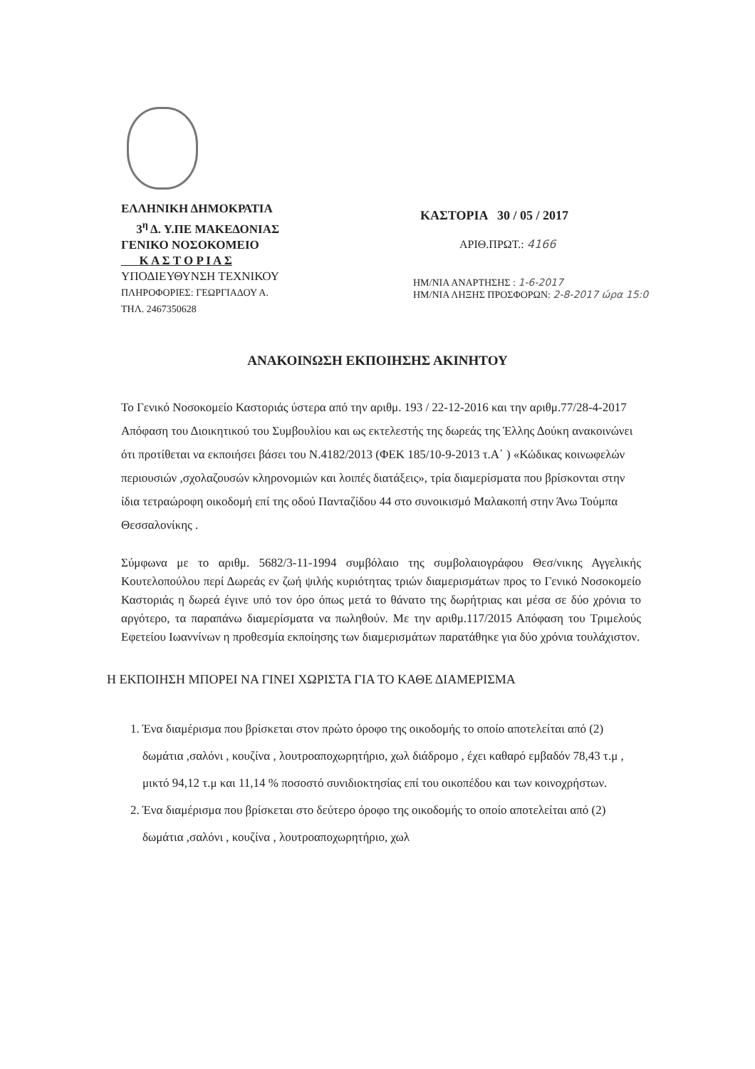ΕΛΛΗΝΙΚΗ ΔΗΜΟΚΡΑΤΙΑ
3<sup>η</sup> Δ. Υ.ΠΕ ΜΑΚΕΔΟΝΙΑΣ
ΓΕΝΙΚΟ ΝΟΣΟΚΟΜΕΙΟ
Κ Α Σ Τ Ο Ρ Ι Α Σ
ΥΠΟΔΙΕΥΘΥΝΣΗ ΤΕΧΝΙΚΟΥ
ΠΛΗΡΟΦΟΡΙΕΣ: ΓΕΩΡΓΙΑΔΟΥ Α.
ΤΗΛ. 2467350628
ΚΑΣΤΟΡΙΑ 30 / 05 / 2017
ΑΡΙΘ.ΠΡΩΤ.: 4166
ΗΜ/ΝΙΑ ΑΝΑΡΤΗΣΗΣ : 1-6-2017
ΗΜ/ΝΙΑ ΛΗΞΗΣ ΠΡΟΣΦΟΡΩΝ: 2-8-2017 ώρα 15:0
ΑΝΑΚΟΙΝΩΣΗ ΕΚΠΟΙΗΣΗΣ ΑΚΙΝΗΤΟΥ
Το Γενικό Νοσοκομείο Καστοριάς ύστερα από την αριθμ. 193 / 22-12-2016 και την αριθμ.77/28-4-2017 Απόφαση του Διοικητικού του Συμβουλίου και ως εκτελεστής της δωρεάς της Έλλης Δούκη ανακοινώνει ότι προτίθεται να εκποιήσει βάσει του Ν.4182/2013 (ΦΕΚ 185/10-9-2013 τ.Α΄ ) «Κώδικας κοινωφελών περιουσιών ,σχολαζουσών κληρονομιών και λοιπές διατάξεις», τρία διαμερίσματα που βρίσκονται στην ίδια τετραώροφη οικοδομή επί της οδού Πανταζίδου 44 στο συνοικισμό Μαλακοπή στην Άνω Τούμπα Θεσσαλονίκης .
Σύμφωνα με το αριθμ. 5682/3-11-1994 συμβόλαιο της συμβολαιογράφου Θεσ/νικης Αγγελικής Κουτελοπούλου περί Δωρεάς εν ζωή ψιλής κυριότητας τριών διαμερισμάτων προς το Γενικό Νοσοκομείο Καστοριάς η δωρεά έγινε υπό τον όρο όπως μετά το θάνατο της δωρήτριας και μέσα σε δύο χρόνια το αργότερο, τα παραπάνω διαμερίσματα να πωληθούν. Με την αριθμ.117/2015 Απόφαση του Τριμελούς Εφετείου Ιωαννίνων η προθεσμία εκποίησης των διαμερισμάτων παρατάθηκε για δύο χρόνια τουλάχιστον.
Η ΕΚΠΟΙΗΣΗ ΜΠΟΡΕΙ ΝΑ ΓΙΝΕΙ ΧΩΡΙΣΤΑ ΓΙΑ ΤΟ ΚΑΘΕ ΔΙΑΜΕΡΙΣΜΑ
1. Ένα διαμέρισμα που βρίσκεται στον πρώτο όροφο της οικοδομής το οποίο αποτελείται από (2) δωμάτια ,σαλόνι , κουζίνα , λουτροαποχωρητήριο, χωλ διάδρομο , έχει καθαρό εμβαδόν 78,43 τ.μ , μικτό 94,12 τ.μ και 11,14 % ποσοστό συνιδιοκτησίας επί του οικοπέδου και των κοινοχρήστων.
2. Ένα διαμέρισμα που βρίσκεται στο δεύτερο όροφο της οικοδομής το οποίο αποτελείται από (2) δωμάτια ,σαλόνι , κουζίνα , λουτροαποχωρητήριο, χωλ